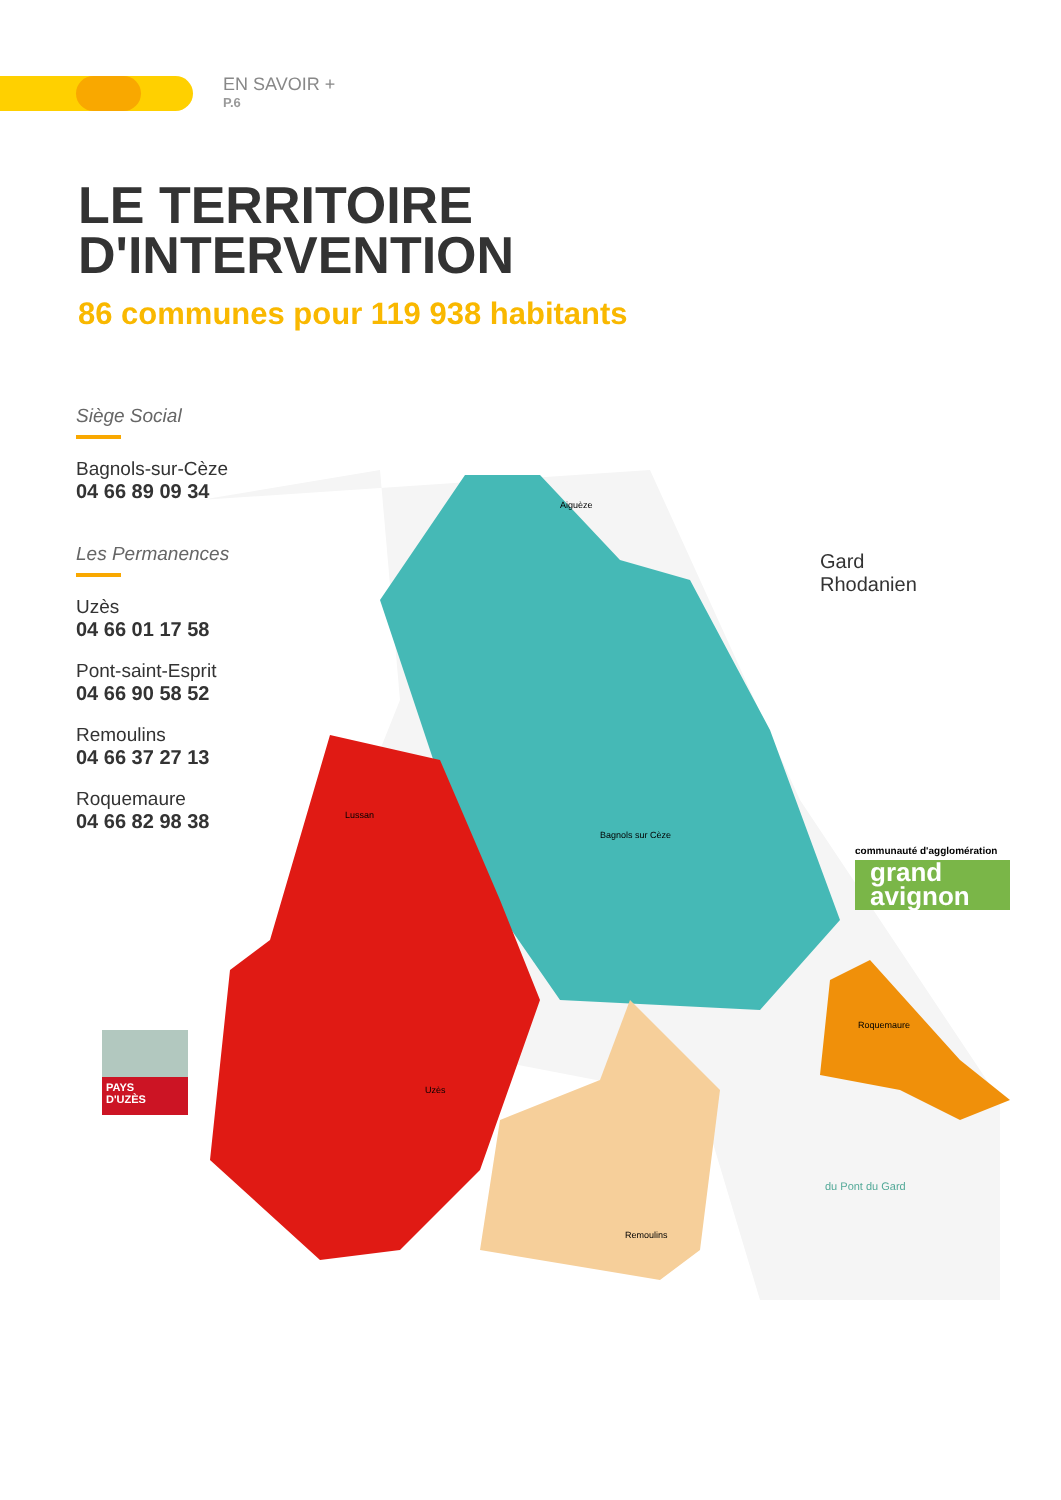EN SAVOIR +
P.6
LE TERRITOIRE
D'INTERVENTION
86 communes pour 119 938 habitants
Siège Social
Bagnols-sur-Cèze
04 66 89 09 34
Les Permanences
Uzès
04 66 01 17 58
Pont-saint-Esprit
04 66 90 58 52
Remoulins
04 66 37 27 13
Roquemaure
04 66 82 98 38
Aiguèze
Bagnols sur Cèze
Lussan
Uzès
Remoulins
Roquemaure
Gard
Rhodanien
communauté d'agglomération
grand
avignon
PAYS
D'UZÈS
du Pont du Gard